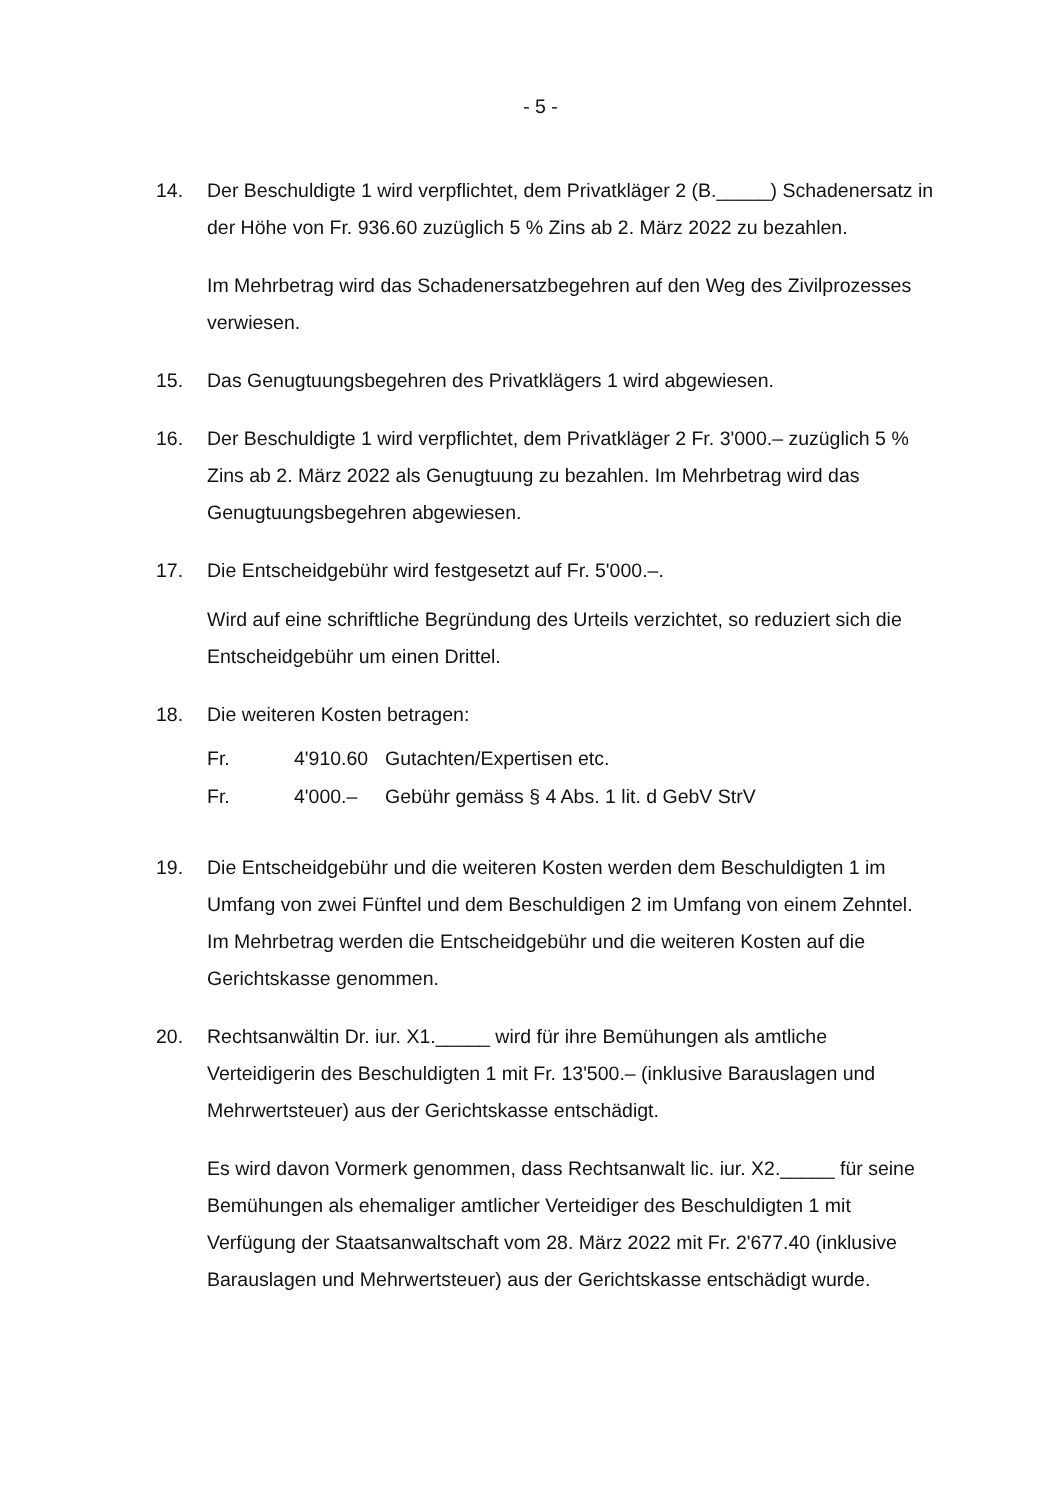- 5 -
14. Der Beschuldigte 1 wird verpflichtet, dem Privatkläger 2 (B._____) Schaden­ersatz in der Höhe von Fr. 936.60 zuzüglich 5 % Zins ab 2. März 2022 zu be­zahlen.
Im Mehrbetrag wird das Schadenersatzbegehren auf den Weg des Zivilprozesses verwiesen.
15. Das Genugtuungsbegehren des Privatklägers 1 wird abgewiesen.
16. Der Beschuldigte 1 wird verpflichtet, dem Privatkläger 2 Fr. 3'000.– zuzüg­lich 5 % Zins ab 2. März 2022 als Genugtuung zu bezahlen. Im Mehrbetrag wird das Genugtuungsbegehren abgewiesen.
17. Die Entscheidgebühr wird festgesetzt auf Fr. 5'000.–.
Wird auf eine schriftliche Begründung des Urteils verzichtet, so reduziert sich die Entscheidgebühr um einen Drittel.
18. Die weiteren Kosten betragen:
Fr. 4'910.60 Gutachten/Expertisen etc.
Fr. 4'000.– Gebühr gemäss § 4 Abs. 1 lit. d GebV StrV
19. Die Entscheidgebühr und die weiteren Kosten werden dem Beschuldigten 1 im Umfang von zwei Fünftel und dem Beschuldigen 2 im Umfang von einem Zehntel. Im Mehrbetrag werden die Entscheidgebühr und die weiteren Kos­ten auf die Gerichtskasse genommen.
20. Rechtsanwältin Dr. iur. X1._____ wird für ihre Bemühungen als amtliche Verteidigerin des Beschuldigten 1 mit Fr. 13'500.– (inklusive Barauslagen und Mehrwertsteuer) aus der Gerichtskasse entschädigt.
Es wird davon Vormerk genommen, dass Rechtsanwalt lic. iur. X2._____ für seine Bemühungen als ehemaliger amtlicher Verteidiger des Beschuldigten 1 mit Verfügung der Staatsanwaltschaft vom 28. März 2022 mit Fr. 2'677.40 (inklusive Barauslagen und Mehrwertsteuer) aus der Gerichtskasse entschä­digt wurde.